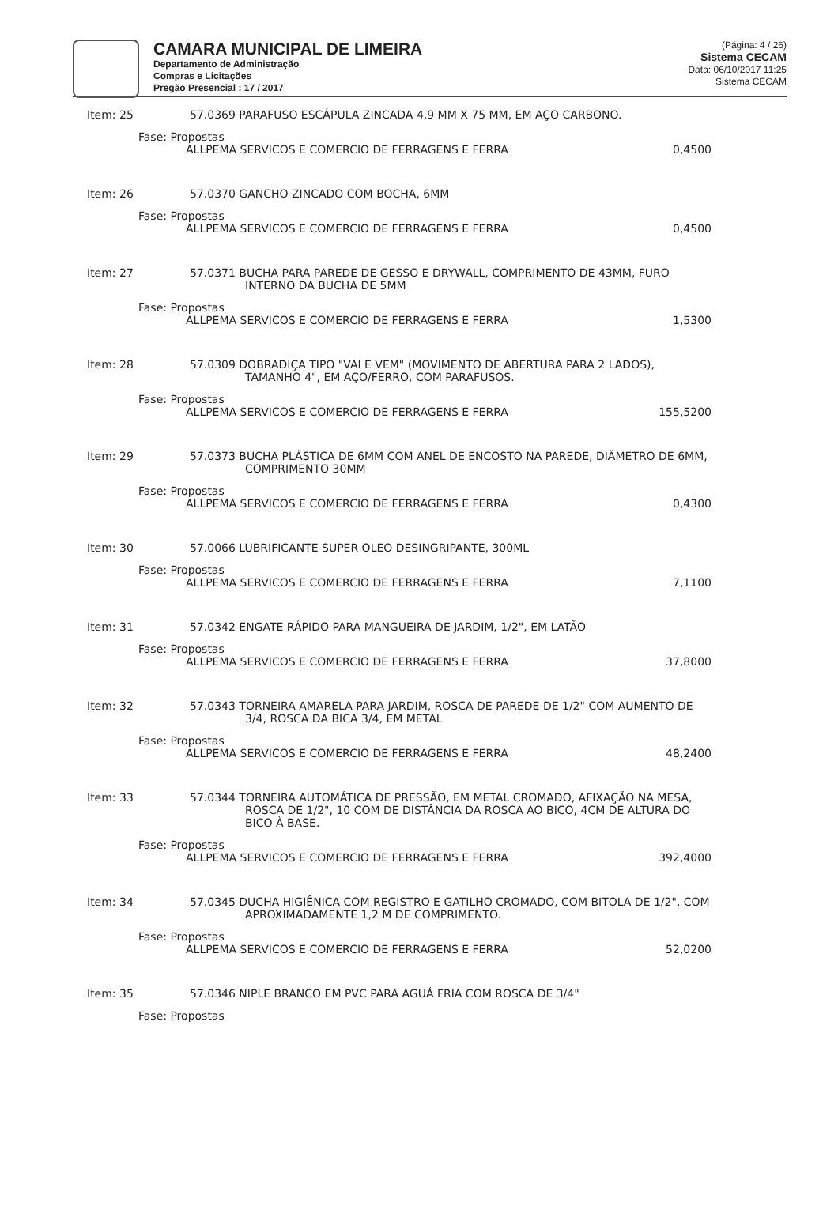CAMARA MUNICIPAL DE LIMEIRA
Departamento de Administração
Compras e Licitações
Pregão Presencial : 17 / 2017
(Página: 4 / 26)
Sistema CECAM
Data: 06/10/2017 11:25
Sistema CECAM
Item: 25 57.0369 PARAFUSO ESCÁPULA ZINCADA 4,9 MM X 75 MM, EM AÇO CARBONO.
Fase: Propostas
ALLPEMA SERVICOS E COMERCIO DE FERRAGENS E FERRA 0,4500
Item: 26 57.0370 GANCHO ZINCADO COM BOCHA, 6MM
Fase: Propostas
ALLPEMA SERVICOS E COMERCIO DE FERRAGENS E FERRA 0,4500
Item: 27 57.0371 BUCHA PARA PAREDE DE GESSO E DRYWALL, COMPRIMENTO DE 43MM, FURO INTERNO DA BUCHA DE 5MM
Fase: Propostas
ALLPEMA SERVICOS E COMERCIO DE FERRAGENS E FERRA 1,5300
Item: 28 57.0309 DOBRADIÇA TIPO "VAI E VEM" (MOVIMENTO DE ABERTURA PARA 2 LADOS), TAMANHO 4", EM AÇO/FERRO, COM PARAFUSOS.
Fase: Propostas
ALLPEMA SERVICOS E COMERCIO DE FERRAGENS E FERRA 155,5200
Item: 29 57.0373 BUCHA PLÁSTICA DE 6MM COM ANEL DE ENCOSTO NA PAREDE, DIÂMETRO DE 6MM, COMPRIMENTO 30MM
Fase: Propostas
ALLPEMA SERVICOS E COMERCIO DE FERRAGENS E FERRA 0,4300
Item: 30 57.0066 LUBRIFICANTE SUPER OLEO DESINGRIPANTE, 300ML
Fase: Propostas
ALLPEMA SERVICOS E COMERCIO DE FERRAGENS E FERRA 7,1100
Item: 31 57.0342 ENGATE RÁPIDO PARA MANGUEIRA DE JARDIM, 1/2", EM LATÃO
Fase: Propostas
ALLPEMA SERVICOS E COMERCIO DE FERRAGENS E FERRA 37,8000
Item: 32 57.0343 TORNEIRA AMARELA PARA JARDIM, ROSCA DE PAREDE DE 1/2" COM AUMENTO DE 3/4, ROSCA DA BICA 3/4, EM METAL
Fase: Propostas
ALLPEMA SERVICOS E COMERCIO DE FERRAGENS E FERRA 48,2400
Item: 33 57.0344 TORNEIRA AUTOMÁTICA DE PRESSÃO, EM METAL CROMADO, AFIXAÇÃO NA MESA, ROSCA DE 1/2", 10 COM DE DISTÂNCIA DA ROSCA AO BICO, 4CM DE ALTURA DO BICO À BASE.
Fase: Propostas
ALLPEMA SERVICOS E COMERCIO DE FERRAGENS E FERRA 392,4000
Item: 34 57.0345 DUCHA HIGIÊNICA COM REGISTRO E GATILHO CROMADO, COM BITOLA DE 1/2", COM APROXIMADAMENTE 1,2 M DE COMPRIMENTO.
Fase: Propostas
ALLPEMA SERVICOS E COMERCIO DE FERRAGENS E FERRA 52,0200
Item: 35 57.0346 NIPLE BRANCO EM PVC PARA AGUÁ FRIA COM ROSCA DE 3/4"
Fase: Propostas